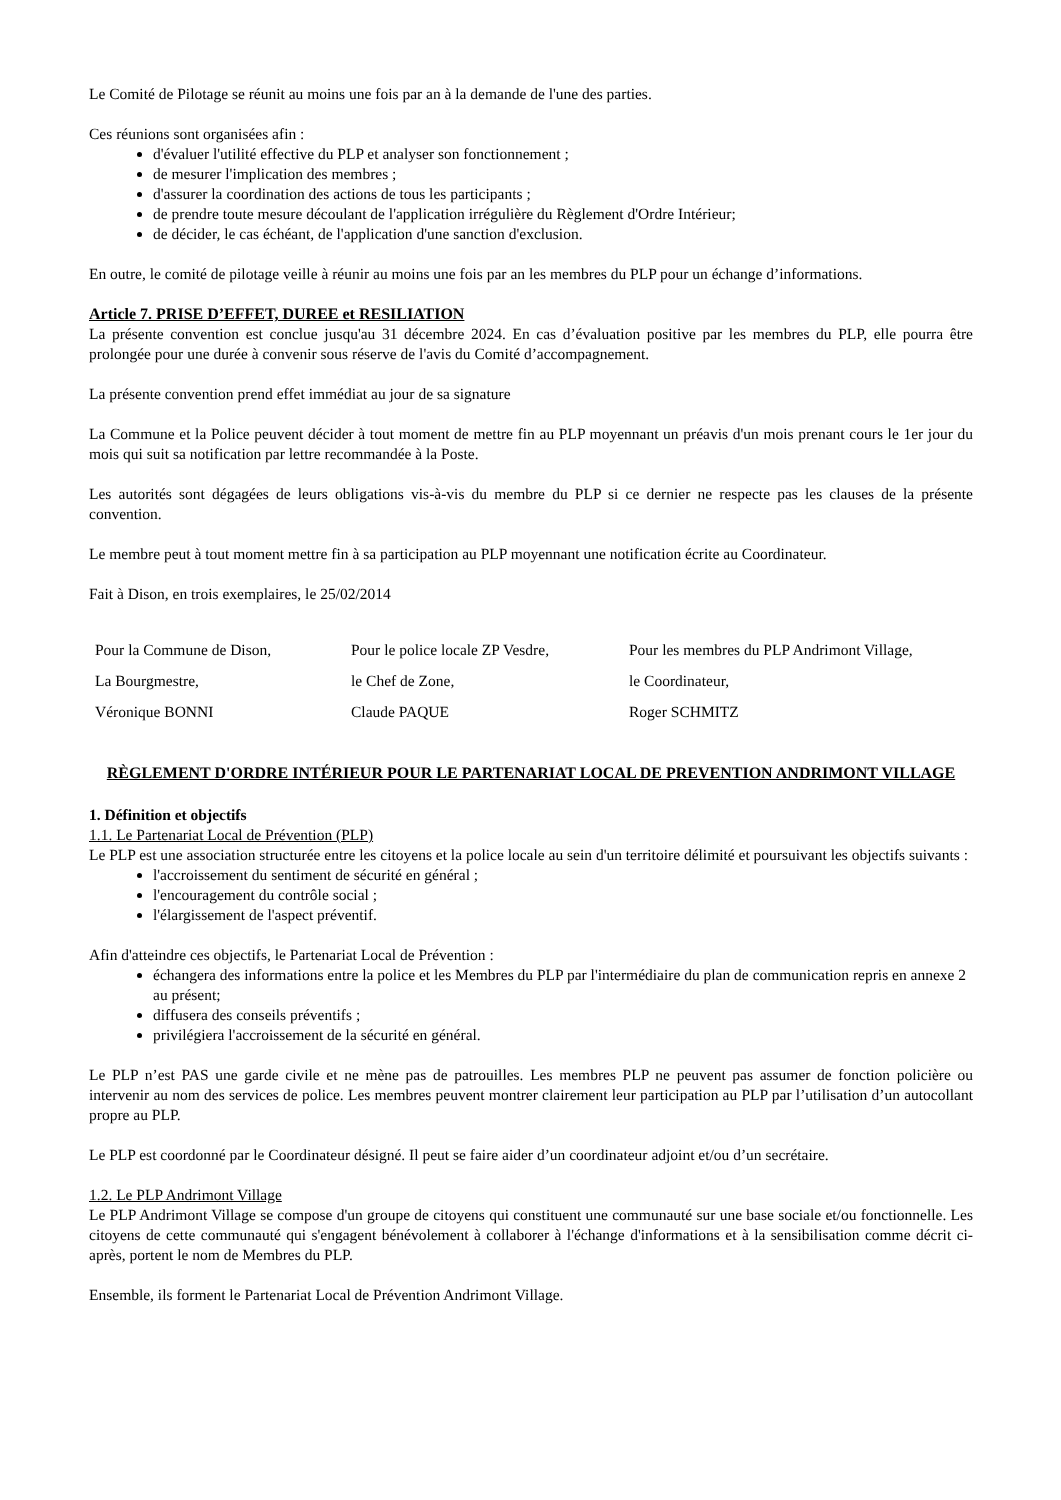Le Comité de Pilotage se réunit au moins une fois par an à la demande de l'une des parties.
Ces réunions sont organisées afin :
d'évaluer l'utilité effective du PLP et analyser son fonctionnement ;
de mesurer l'implication des membres ;
d'assurer la coordination des actions de tous les participants ;
de prendre toute mesure découlant de l'application irrégulière du Règlement d'Ordre Intérieur;
de décider, le cas échéant, de l'application d'une sanction d'exclusion.
En outre, le comité de pilotage veille à réunir au moins une fois par an les membres du PLP pour un échange d’informations.
Article 7. PRISE D’EFFET, DUREE et RESILIATION
La présente convention est conclue jusqu'au 31 décembre 2024. En cas d’évaluation positive par les membres du PLP, elle pourra être prolongée pour une durée à convenir sous réserve de l'avis du Comité d’accompagnement.
La présente convention prend effet immédiat au jour de sa signature
La Commune et la Police peuvent décider à tout moment de mettre fin au PLP moyennant un préavis d'un mois prenant cours le 1er jour du mois qui suit sa notification par lettre recommandée à la Poste.
Les autorités sont dégagées de leurs obligations vis-à-vis du membre du PLP si ce dernier ne respecte pas les clauses de la présente convention.
Le membre peut à tout moment mettre fin à sa participation au PLP moyennant une notification écrite au Coordinateur.
Fait à Dison, en trois exemplaires, le 25/02/2014
Pour la Commune de Dison,
La Bourgmestre,
Véronique BONNI
Pour le police locale ZP Vesdre,
le Chef de Zone,
Claude PAQUE
Pour les membres du PLP Andrimont Village,
le Coordinateur,
Roger SCHMITZ
RÈGLEMENT D'ORDRE INTÉRIEUR POUR LE PARTENARIAT LOCAL DE PREVENTION ANDRIMONT VILLAGE
1. Définition et objectifs
1.1. Le Partenariat Local de Prévention (PLP)
Le PLP est une association structurée entre les citoyens et la police locale au sein d'un territoire délimité et poursuivant les objectifs suivants :
l'accroissement du sentiment de sécurité en général ;
l'encouragement du contrôle social ;
l'élargissement de l'aspect préventif.
Afin d'atteindre ces objectifs, le Partenariat Local de Prévention :
échangera des informations entre la police et les Membres du PLP par l'intermédiaire du plan de communication repris en annexe 2 au présent;
diffusera des conseils préventifs ;
privilégiera l'accroissement de la sécurité en général.
Le PLP n’est PAS une garde civile et ne mène pas de patrouilles. Les membres PLP ne peuvent pas assumer de fonction policière ou intervenir au nom des services de police. Les membres peuvent montrer clairement leur participation au PLP par l’utilisation d’un autocollant propre au PLP.
Le PLP est coordonné par le Coordinateur désigné. Il peut se faire aider d’un coordinateur adjoint et/ou d’un secrétaire.
1.2. Le PLP Andrimont Village
Le PLP Andrimont Village se compose d'un groupe de citoyens qui constituent une communauté sur une base sociale et/ou fonctionnelle. Les citoyens de cette communauté qui s'engagent bénévolement à collaborer à l'échange d'informations et à la sensibilisation comme décrit ci-après, portent le nom de Membres du PLP.
Ensemble, ils forment le Partenariat Local de Prévention Andrimont Village.